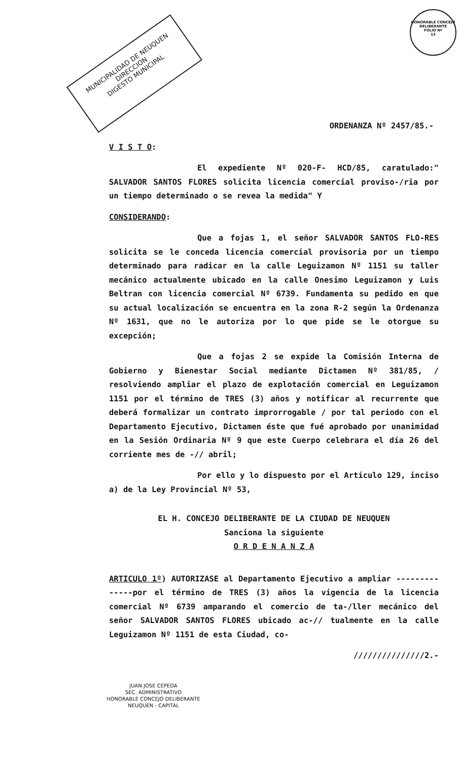MUNICIPALIDAD DE NEUQUEN
DIRECCION
DIGESTO MUNICIPAL
HONORABLE CONCEJO DELIBERANTE
FOLIO Nº
13
ORDENANZA Nº 2457/85.-
V I S T O:
El expediente Nº 020-F- HCD/85, caratulado:" SALVADOR SANTOS FLORES solicita licencia comercial proviso-/ria por un tiempo determinado o se revea la medida" Y
CONSIDERANDO:
Que a fojas 1, el señor SALVADOR SANTOS FLO-RES solicita se le conceda licencia comercial provisoria por un tiempo determinado para radicar en la calle Leguizamon Nº 1151 su taller mecánico actualmente ubicado en la calle Onesimo Leguizamon y Luis Beltran con licencia comercial Nº 6739. Fundamenta su pedido en que su actual localización se encuentra en la zona R-2 según la Ordenanza Nº 1631, que no le autoriza por lo que pide se le otorgue su excepción;
Que a fojas 2 se expide la Comisión Interna de Gobierno y Bienestar Social mediante Dictamen Nº 381/85, / resolviendo ampliar el plazo de explotación comercial en Leguizamon 1151 por el término de TRES (3) años y notificar al recurrente que deberá formalizar un contrato improrrogable / por tal periodo con el Departamento Ejecutivo, Dictamen éste que fué aprobado por unanimidad en la Sesión Ordinaria Nº 9 que este Cuerpo celebrara el día 26 del corriente mes de -// abril;
Por ello y lo dispuesto por el Artículo 129, inciso a) de la Ley Provincial Nº 53,
EL H. CONCEJO DELIBERANTE DE LA CIUDAD DE NEUQUEN
Sanciona la siguiente
O R D E N A N Z A
ARTICULO 1º) AUTORIZASE al Departamento Ejecutivo a ampliar --------------por el término de TRES (3) años la vigencia de la licencia comercial Nº 6739 amparando el comercio de ta-/ller mecánico del señor SALVADOR SANTOS FLORES ubicado ac-// tualmente en la calle Leguizamon Nº 1151 de esta Ciudad, co-
///////////////2.-
JUAN JOSE CEPEDA
SEC. ADMINISTRATIVO
HONORABLE CONCEJO DELIBERANTE
NEUQUEN - CAPITAL